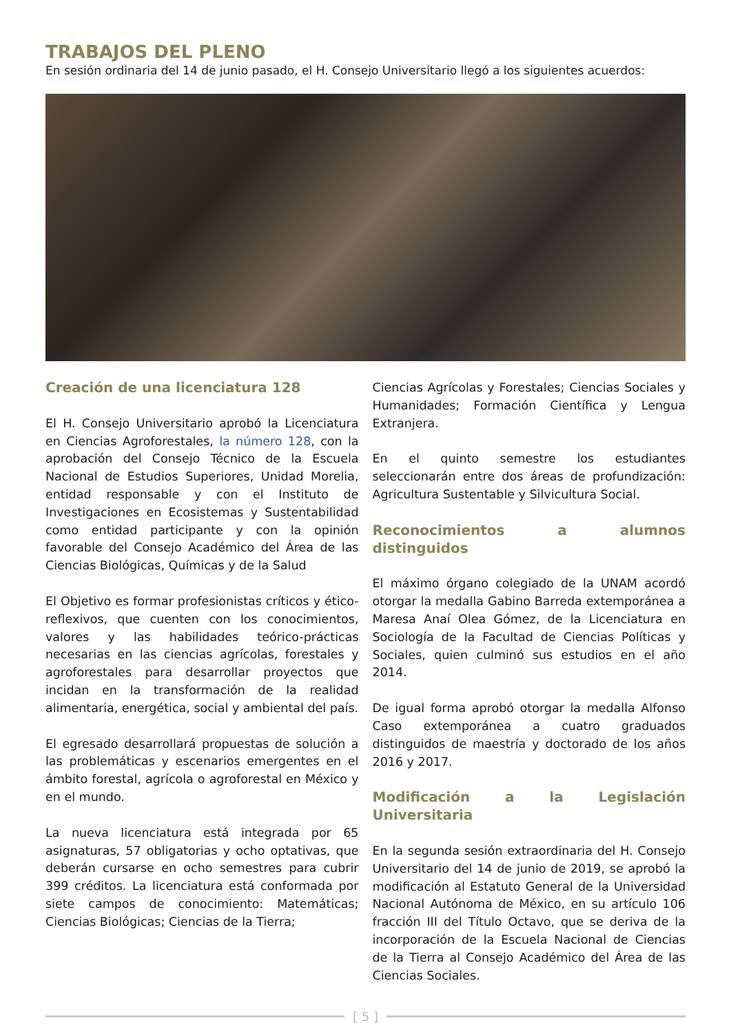TRABAJOS DEL PLENO
En sesión ordinaria del 14 de junio pasado, el H. Consejo Universitario llegó a los siguientes acuerdos:
Creación de una licenciatura 128
El H. Consejo Universitario aprobó la Licenciatura en Ciencias Agroforestales, la número 128, con la aprobación del Consejo Técnico de la Escuela Nacional de Estudios Superiores, Unidad Morelia, entidad responsable y con el Instituto de Investigaciones en Ecosistemas y Sustentabilidad como entidad participante y con la opinión favorable del Consejo Académico del Área de las Ciencias Biológicas, Químicas y de la Salud
El Objetivo es formar profesionistas críticos y ético-reflexivos, que cuenten con los conocimientos, valores y las habilidades teórico-prácticas necesarias en las ciencias agrícolas, forestales y agroforestales para desarrollar proyectos que incidan en la transformación de la realidad alimentaria, energética, social y ambiental del país.
El egresado desarrollará propuestas de solución a las problemáticas y escenarios emergentes en el ámbito forestal, agrícola o agroforestal en México y en el mundo.
La nueva licenciatura está integrada por 65 asignaturas, 57 obligatorias y ocho optativas, que deberán cursarse en ocho semestres para cubrir 399 créditos. La licenciatura está conformada por siete campos de conocimiento: Matemáticas; Ciencias Biológicas; Ciencias de la Tierra;
Ciencias Agrícolas y Forestales; Ciencias Sociales y Humanidades; Formación Científica y Lengua Extranjera.
En el quinto semestre los estudiantes seleccionarán entre dos áreas de profundización: Agricultura Sustentable y Silvicultura Social.
Reconocimientos a alumnos distinguidos
El máximo órgano colegiado de la UNAM acordó otorgar la medalla Gabino Barreda extemporánea a Maresa Anaí Olea Gómez, de la Licenciatura en Sociología de la Facultad de Ciencias Políticas y Sociales, quien culminó sus estudios en el año 2014.
De igual forma aprobó otorgar la medalla Alfonso Caso extemporánea a cuatro graduados distinguidos de maestría y doctorado de los años 2016 y 2017.
Modificación a la Legislación Universitaria
En la segunda sesión extraordinaria del H. Consejo Universitario del 14 de junio de 2019, se aprobó la modificación al Estatuto General de la Universidad Nacional Autónoma de México, en su artículo 106 fracción III del Título Octavo, que se deriva de la incorporación de la Escuela Nacional de Ciencias de la Tierra al Consejo Académico del Área de las Ciencias Sociales.
[ 5 ]